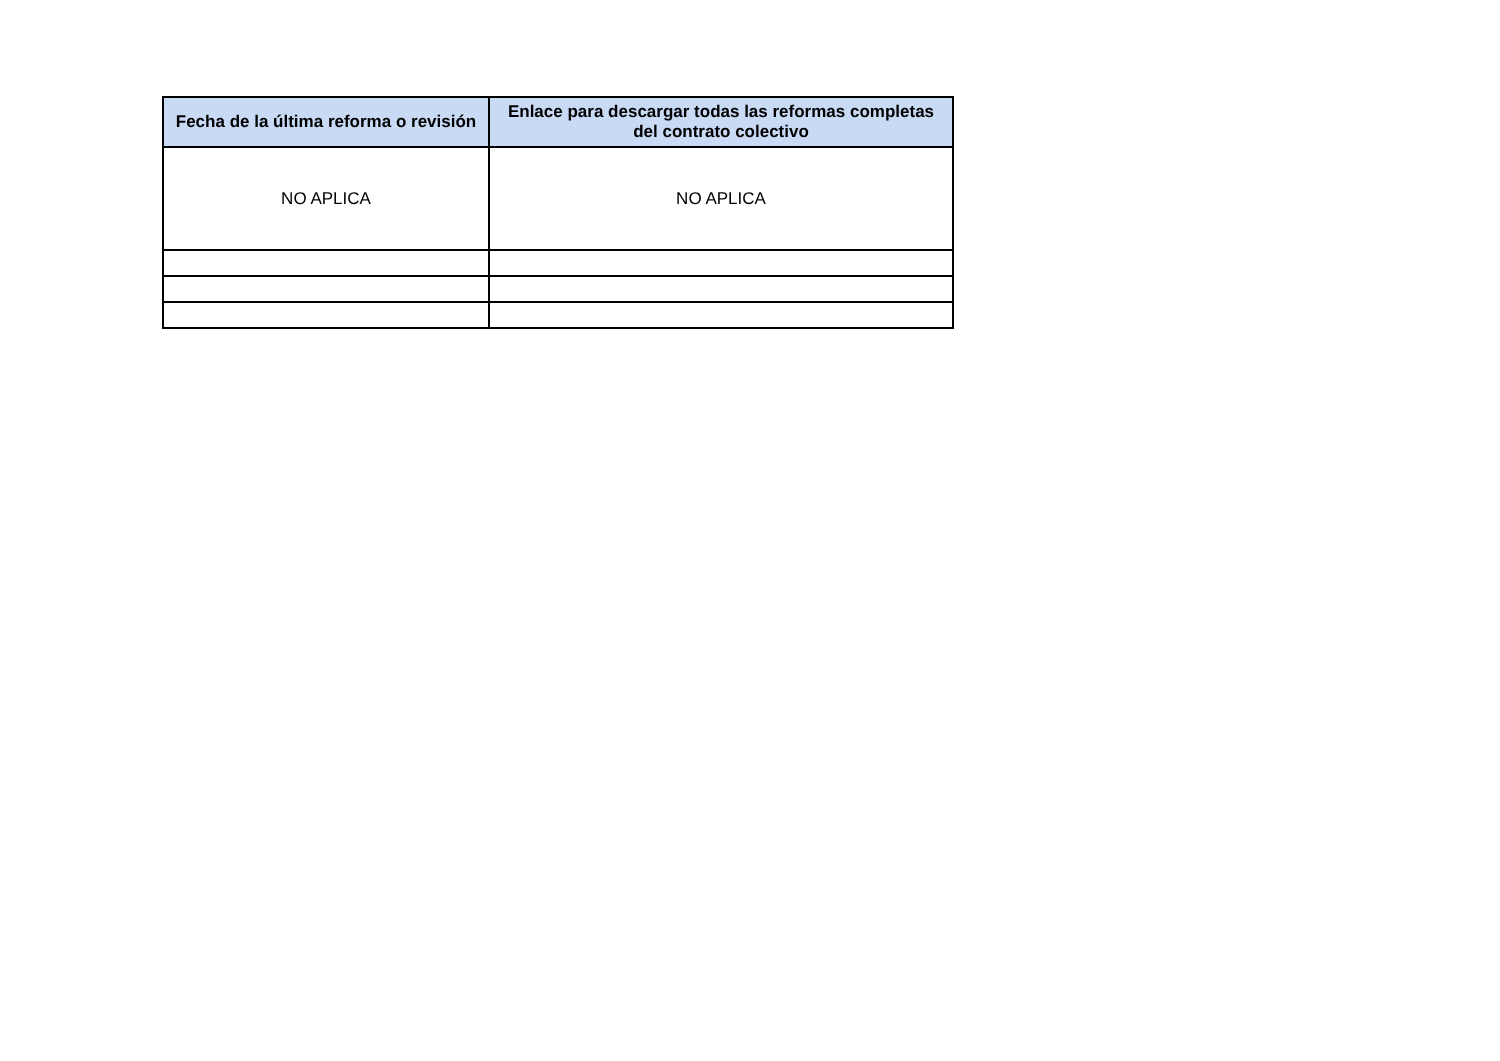| Fecha de la última reforma o revisión | Enlace para descargar todas las reformas completas del contrato colectivo |
| --- | --- |
| NO APLICA | NO APLICA |